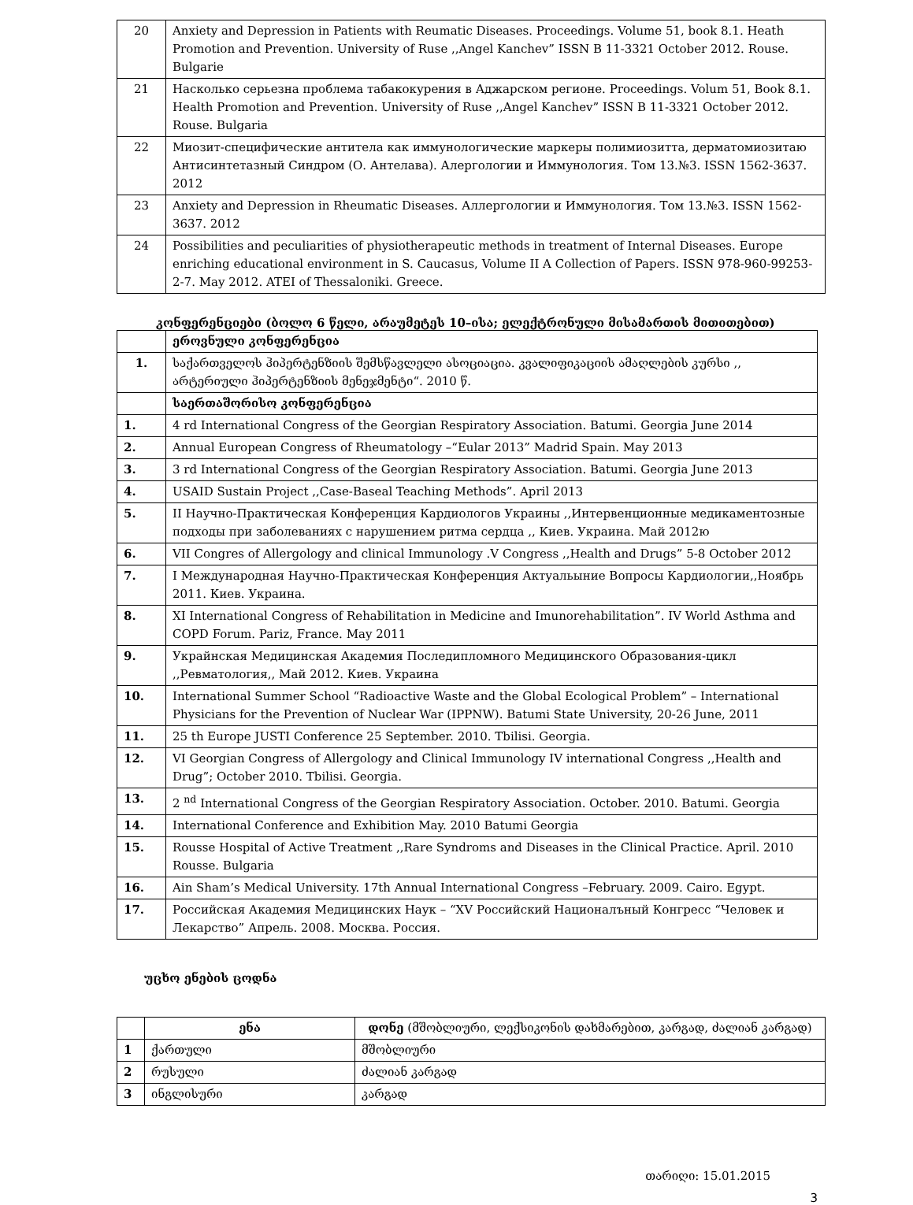| 20 | Anxiety and Depression in Patients with Reumatic Diseases. Proceedings. Volume 51, book 8.1. Heath Promotion and Prevention. University of Ruse ,,Angel Kanchev” ISSN B 11-3321 October 2012. Rouse. Bulgarie |
| 21 | Насколько серьезна проблема табакокурения в Аджарском регионе. Proceedings. Volum 51, Book 8.1. Health Promotion and Prevention. University of Ruse ,,Angel Kanchev” ISSN B 11-3321 October 2012. Rouse. Bulgaria |
| 22 | Миозит-специфические антитела как иммунологические маркеры полимиозитта, дерматомиозитаю Антисинтетазный Синдром (О. Антелава). Алергологии и Иммунология. Том 13.№3. ISSN 1562-3637. 2012 |
| 23 | Anxiety and Depression in Rheumatic Diseases. Аллергологии и Иммунология. Том 13.№3. ISSN 1562-3637. 2012 |
| 24 | Possibilities and peculiarities of physiotherapeutic methods in treatment of Internal Diseases. Europe enriching educational environment in S. Caucasus, Volume II A Collection of Papers. ISSN 978-960-99253-2-7. May 2012. ATEI of Thessaloniki. Greece. |
კონფერენციები (ბოლო 6 წელი, არაუმეტეს 10–ისა; ელექტრონული მისამართის მითითებით)
| | ეროვნული კონფერენცია |
| 1. | საქართველოს ჰიპერტენზიის შემსწავლელი ასოციაცია. კვალიფიკაციის ამაღლების კურსი ,, არტერიული ჰიპერტენზიის მენეჯმენტი“. 2010 წ. |
| | საერთაშორისო კონფერენცია |
| 1. | 4 rd International Congress of the Georgian Respiratory Association. Batumi. Georgia June 2014 |
| 2. | Annual European Congress of Rheumatology –“Eular 2013” Madrid Spain. May 2013 |
| 3. | 3 rd International Congress of the Georgian Respiratory Association. Batumi. Georgia June 2013 |
| 4. | USAID Sustain Project ,,Case-Baseal Teaching Methods”. April 2013 |
| 5. | II Научно-Практическая Конференция Кардиологов Украины ,,Интервенционные медикаментозные подходы при заболеваниях с нарушением ритма сердца ,, Киев. Украина. Май 2012ю |
| 6. | VII Congres of Allergology and clinical Immunology .V Congress ,,Health and Drugs” 5-8 October 2012 |
| 7. | I Международная Научно-Практическая Конференция Актуальыние Вопросы Кардиологии,,Ноябрь 2011. Киев. Украина. |
| 8. | XI International Congress of Rehabilitation in Medicine and Imunorehabilitation”. IV World Asthma and COPD Forum. Pariz, France. May 2011 |
| 9. | Украйнская Медицинская Академия Последипломного Медицинского Образования-цикл ,,Ревматология,, Май 2012. Киев. Украина |
| 10. | International Summer School “Radioactive Waste and the Global Ecological Problem” – International Physicians for the Prevention of Nuclear War (IPPNW). Batumi State University, 20-26 June, 2011 |
| 11. | 25 th Europe JUSTI Conference 25 September. 2010. Tbilisi. Georgia. |
| 12. | VI Georgian Congress of Allergology and Clinical Immunology IV international Congress ,,Health and Drug”; October 2010. Tbilisi. Georgia. |
| 13. | 2 <sup>nd</sup> International Congress of the Georgian Respiratory Association. October. 2010. Batumi. Georgia |
| 14. | International Conference and Exhibition May. 2010 Batumi Georgia |
| 15. | Rousse Hospital of Active Treatment ,,Rare Syndroms and Diseases in the Clinical Practice. April. 2010 Rousse. Bulgaria |
| 16. | Ain Sham’s Medical University. 17th Annual International Congress –February. 2009. Cairo. Egypt. |
| 17. | Российская Академия Медицинских Наук – “XV Российский Националъный Конгресс “Человек и Лекарство” Апрель. 2008. Москва. Россия. |
უცხო ენების ცოდნა
| | ენა | დონე (მშობლიური, ლექსიკონის დახმარებით, კარგად, ძალიან კარგად) |
| --- | --- | --- |
| 1 | ქართული | მშობლიური |
| 2 | რუსული | ძალიან კარგად |
| 3 | ინგლისური | კარგად |
თარიღი: 15.01.2015
3